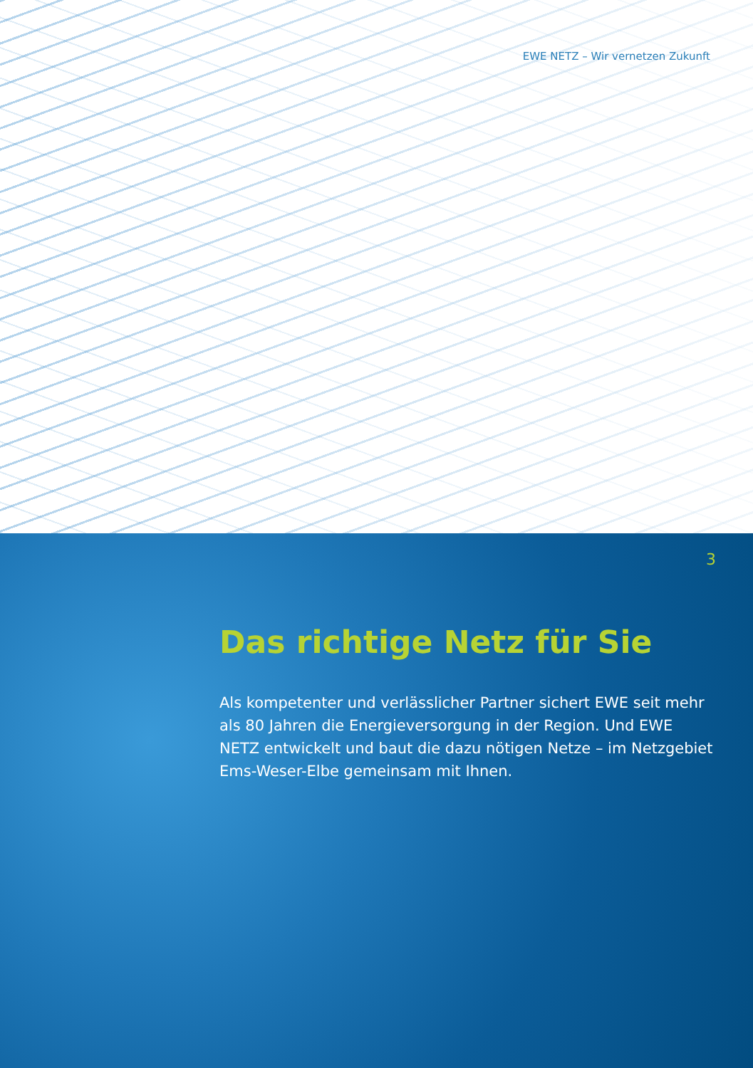EWE NETZ – Wir vernetzen Zukunft
3
Das richtige Netz für Sie
Als kompetenter und verlässlicher Partner sichert EWE seit mehr als 80 Jahren die Energieversorgung in der Region. Und EWE NETZ entwickelt und baut die dazu nötigen Netze – im Netzgebiet Ems-Weser-Elbe gemeinsam mit Ihnen.